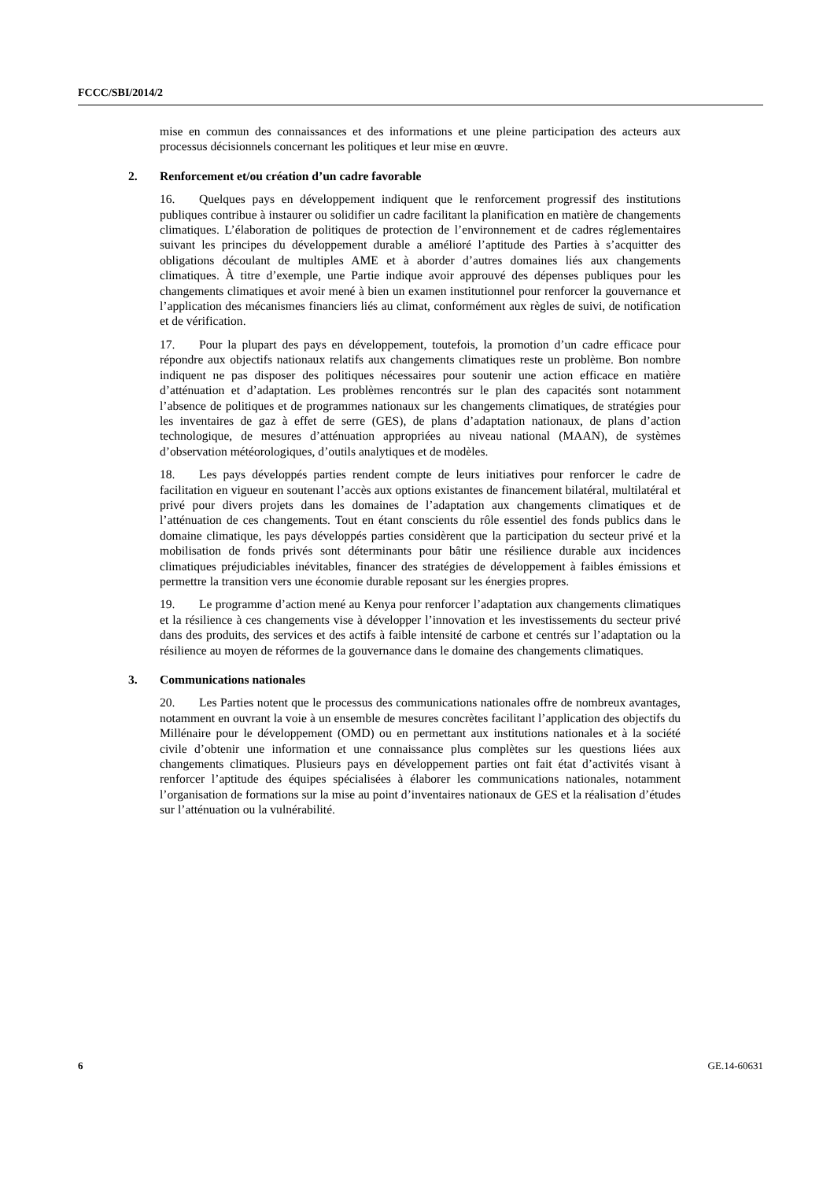FCCC/SBI/2014/2
mise en commun des connaissances et des informations et une pleine participation des acteurs aux processus décisionnels concernant les politiques et leur mise en œuvre.
2. Renforcement et/ou création d’un cadre favorable
16. Quelques pays en développement indiquent que le renforcement progressif des institutions publiques contribue à instaurer ou solidifier un cadre facilitant la planification en matière de changements climatiques. L’élaboration de politiques de protection de l’environnement et de cadres réglementaires suivant les principes du développement durable a amélioré l’aptitude des Parties à s’acquitter des obligations découlant de multiples AME et à aborder d’autres domaines liés aux changements climatiques. À titre d’exemple, une Partie indique avoir approuvé des dépenses publiques pour les changements climatiques et avoir mené à bien un examen institutionnel pour renforcer la gouvernance et l’application des mécanismes financiers liés au climat, conformément aux règles de suivi, de notification et de vérification.
17. Pour la plupart des pays en développement, toutefois, la promotion d’un cadre efficace pour répondre aux objectifs nationaux relatifs aux changements climatiques reste un problème. Bon nombre indiquent ne pas disposer des politiques nécessaires pour soutenir une action efficace en matière d’atténuation et d’adaptation. Les problèmes rencontrés sur le plan des capacités sont notamment l’absence de politiques et de programmes nationaux sur les changements climatiques, de stratégies pour les inventaires de gaz à effet de serre (GES), de plans d’adaptation nationaux, de plans d’action technologique, de mesures d’atténuation appropriées au niveau national (MAAN), de systèmes d’observation météorologiques, d’outils analytiques et de modèles.
18. Les pays développés parties rendent compte de leurs initiatives pour renforcer le cadre de facilitation en vigueur en soutenant l’accès aux options existantes de financement bilatéral, multilatéral et privé pour divers projets dans les domaines de l’adaptation aux changements climatiques et de l’atténuation de ces changements. Tout en étant conscients du rôle essentiel des fonds publics dans le domaine climatique, les pays développés parties considèrent que la participation du secteur privé et la mobilisation de fonds privés sont déterminants pour bâtir une résilience durable aux incidences climatiques préjudiciables inévitables, financer des stratégies de développement à faibles émissions et permettre la transition vers une économie durable reposant sur les énergies propres.
19. Le programme d’action mené au Kenya pour renforcer l’adaptation aux changements climatiques et la résilience à ces changements vise à développer l’innovation et les investissements du secteur privé dans des produits, des services et des actifs à faible intensité de carbone et centrés sur l’adaptation ou la résilience au moyen de réformes de la gouvernance dans le domaine des changements climatiques.
3. Communications nationales
20. Les Parties notent que le processus des communications nationales offre de nombreux avantages, notamment en ouvrant la voie à un ensemble de mesures concrètes facilitant l’application des objectifs du Millénaire pour le développement (OMD) ou en permettant aux institutions nationales et à la société civile d’obtenir une information et une connaissance plus complètes sur les questions liées aux changements climatiques. Plusieurs pays en développement parties ont fait état d’activités visant à renforcer l’aptitude des équipes spécialisées à élaborer les communications nationales, notamment l’organisation de formations sur la mise au point d’inventaires nationaux de GES et la réalisation d’études sur l’atténuation ou la vulnérabilité.
6 GE.14-60631